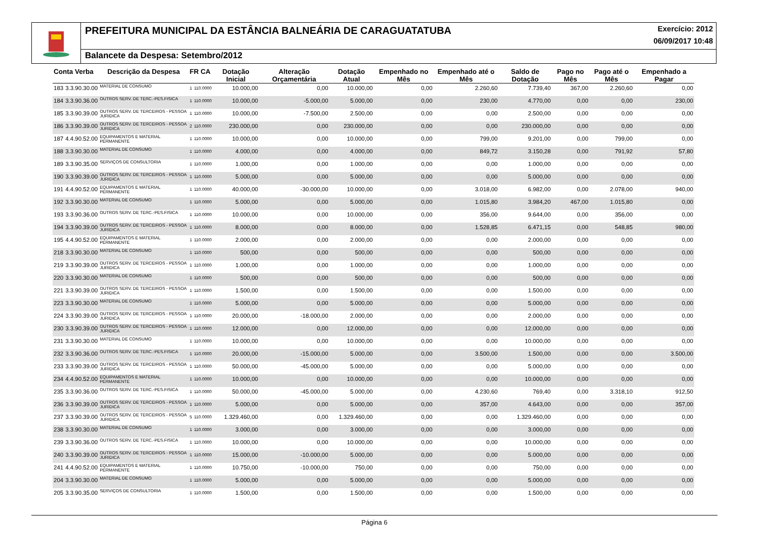PREFEITURA MUNICIPAL DA ESTÂNCIA BALNEÁRIA DE CARAGUATATUBA
Exercício: 2012
06/09/2017 10:48
Balancete da Despesa: Setembro/2012
| Conta Verba | | Descrição da Despesa | FR CA | | Dotação Inicial | Alteração Orçamentária | Dotação Atual | Empenhado no Mês | Empenhado até o Mês | Saldo de Dotação | Pago no Mês | Pago até o Mês | Empenhado a Pagar |
| --- | --- | --- | --- | --- | --- | --- | --- | --- | --- | --- | --- | --- | --- |
| 183 | 3.3.90.30.00 | MATERIAL DE CONSUMO | 1 | 110.0000 | 10.000,00 | 0,00 | 10.000,00 | 0,00 | 2.260,60 | 7.739,40 | 367,00 | 2.260,60 | 0,00 |
| 184 | 3.3.90.36.00 | OUTROS SERV. DE TERC.-PES.FISICA | 1 | 110.0000 | 10.000,00 | -5.000,00 | 5.000,00 | 0,00 | 230,00 | 4.770,00 | 0,00 | 0,00 | 230,00 |
| 185 | 3.3.90.39.00 | OUTROS SERV. DE TERCEIROS - PESSOA JURIDICA | 1 | 110.0000 | 10.000,00 | -7.500,00 | 2.500,00 | 0,00 | 0,00 | 2.500,00 | 0,00 | 0,00 | 0,00 |
| 186 | 3.3.90.39.00 | OUTROS SERV. DE TERCEIROS - PESSOA JURIDICA | 2 | 110.0000 | 230.000,00 | 0,00 | 230.000,00 | 0,00 | 0,00 | 230.000,00 | 0,00 | 0,00 | 0,00 |
| 187 | 4.4.90.52.00 | EQUIPAMENTOS E MATERIAL PERMANENTE | 1 | 110.0000 | 10.000,00 | 0,00 | 10.000,00 | 0,00 | 799,00 | 9.201,00 | 0,00 | 799,00 | 0,00 |
| 188 | 3.3.90.30.00 | MATERIAL DE CONSUMO | 1 | 110.0000 | 4.000,00 | 0,00 | 4.000,00 | 0,00 | 849,72 | 3.150,28 | 0,00 | 791,92 | 57,80 |
| 189 | 3.3.90.35.00 | SERVIÇOS DE CONSULTORIA | 1 | 110.0000 | 1.000,00 | 0,00 | 1.000,00 | 0,00 | 0,00 | 1.000,00 | 0,00 | 0,00 | 0,00 |
| 190 | 3.3.90.39.00 | OUTROS SERV. DE TERCEIROS - PESSOA JURIDICA | 1 | 110.0000 | 5.000,00 | 0,00 | 5.000,00 | 0,00 | 0,00 | 5.000,00 | 0,00 | 0,00 | 0,00 |
| 191 | 4.4.90.52.00 | EQUIPAMENTOS E MATERIAL PERMANENTE | 1 | 110.0000 | 40.000,00 | -30.000,00 | 10.000,00 | 0,00 | 3.018,00 | 6.982,00 | 0,00 | 2.078,00 | 940,00 |
| 192 | 3.3.90.30.00 | MATERIAL DE CONSUMO | 1 | 110.0000 | 5.000,00 | 0,00 | 5.000,00 | 0,00 | 1.015,80 | 3.984,20 | 467,00 | 1.015,80 | 0,00 |
| 193 | 3.3.90.36.00 | OUTROS SERV. DE TERC.-PES.FISICA | 1 | 110.0000 | 10.000,00 | 0,00 | 10.000,00 | 0,00 | 356,00 | 9.644,00 | 0,00 | 356,00 | 0,00 |
| 194 | 3.3.90.39.00 | OUTROS SERV. DE TERCEIROS - PESSOA JURIDICA | 1 | 110.0000 | 8.000,00 | 0,00 | 8.000,00 | 0,00 | 1.528,85 | 6.471,15 | 0,00 | 548,85 | 980,00 |
| 195 | 4.4.90.52.00 | EQUIPAMENTOS E MATERIAL PERMANENTE | 1 | 110.0000 | 2.000,00 | 0,00 | 2.000,00 | 0,00 | 0,00 | 2.000,00 | 0,00 | 0,00 | 0,00 |
| 218 | 3.3.90.30.00 | MATERIAL DE CONSUMO | 1 | 110.0000 | 500,00 | 0,00 | 500,00 | 0,00 | 0,00 | 500,00 | 0,00 | 0,00 | 0,00 |
| 219 | 3.3.90.39.00 | OUTROS SERV. DE TERCEIROS - PESSOA JURIDICA | 1 | 110.0000 | 1.000,00 | 0,00 | 1.000,00 | 0,00 | 0,00 | 1.000,00 | 0,00 | 0,00 | 0,00 |
| 220 | 3.3.90.30.00 | MATERIAL DE CONSUMO | 1 | 110.0000 | 500,00 | 0,00 | 500,00 | 0,00 | 0,00 | 500,00 | 0,00 | 0,00 | 0,00 |
| 221 | 3.3.90.39.00 | OUTROS SERV. DE TERCEIROS - PESSOA JURIDICA | 1 | 110.0000 | 1.500,00 | 0,00 | 1.500,00 | 0,00 | 0,00 | 1.500,00 | 0,00 | 0,00 | 0,00 |
| 223 | 3.3.90.30.00 | MATERIAL DE CONSUMO | 1 | 110.0000 | 5.000,00 | 0,00 | 5.000,00 | 0,00 | 0,00 | 5.000,00 | 0,00 | 0,00 | 0,00 |
| 224 | 3.3.90.39.00 | OUTROS SERV. DE TERCEIROS - PESSOA JURIDICA | 1 | 110.0000 | 20.000,00 | -18.000,00 | 2.000,00 | 0,00 | 0,00 | 2.000,00 | 0,00 | 0,00 | 0,00 |
| 230 | 3.3.90.39.00 | OUTROS SERV. DE TERCEIROS - PESSOA JURIDICA | 1 | 110.0000 | 12.000,00 | 0,00 | 12.000,00 | 0,00 | 0,00 | 12.000,00 | 0,00 | 0,00 | 0,00 |
| 231 | 3.3.90.30.00 | MATERIAL DE CONSUMO | 1 | 110.0000 | 10.000,00 | 0,00 | 10.000,00 | 0,00 | 0,00 | 10.000,00 | 0,00 | 0,00 | 0,00 |
| 232 | 3.3.90.36.00 | OUTROS SERV. DE TERC.-PES.FISICA | 1 | 110.0000 | 20.000,00 | -15.000,00 | 5.000,00 | 0,00 | 3.500,00 | 1.500,00 | 0,00 | 0,00 | 3.500,00 |
| 233 | 3.3.90.39.00 | OUTROS SERV. DE TERCEIROS - PESSOA JURIDICA | 1 | 110.0000 | 50.000,00 | -45.000,00 | 5.000,00 | 0,00 | 0,00 | 5.000,00 | 0,00 | 0,00 | 0,00 |
| 234 | 4.4.90.52.00 | EQUIPAMENTOS E MATERIAL PERMANENTE | 1 | 110.0000 | 10.000,00 | 0,00 | 10.000,00 | 0,00 | 0,00 | 10.000,00 | 0,00 | 0,00 | 0,00 |
| 235 | 3.3.90.36.00 | OUTROS SERV. DE TERC.-PES.FISICA | 1 | 110.0000 | 50.000,00 | -45.000,00 | 5.000,00 | 0,00 | 4.230,60 | 769,40 | 0,00 | 3.318,10 | 912,50 |
| 236 | 3.3.90.39.00 | OUTROS SERV. DE TERCEIROS - PESSOA JURIDICA | 1 | 110.0000 | 5.000,00 | 0,00 | 5.000,00 | 0,00 | 357,00 | 4.643,00 | 0,00 | 0,00 | 357,00 |
| 237 | 3.3.90.39.00 | OUTROS SERV. DE TERCEIROS - PESSOA JURIDICA | 5 | 110.0000 | 1.329.460,00 | 0,00 | 1.329.460,00 | 0,00 | 0,00 | 1.329.460,00 | 0,00 | 0,00 | 0,00 |
| 238 | 3.3.90.30.00 | MATERIAL DE CONSUMO | 1 | 110.0000 | 3.000,00 | 0,00 | 3.000,00 | 0,00 | 0,00 | 3.000,00 | 0,00 | 0,00 | 0,00 |
| 239 | 3.3.90.36.00 | OUTROS SERV. DE TERC.-PES.FISICA | 1 | 110.0000 | 10.000,00 | 0,00 | 10.000,00 | 0,00 | 0,00 | 10.000,00 | 0,00 | 0,00 | 0,00 |
| 240 | 3.3.90.39.00 | OUTROS SERV. DE TERCEIROS - PESSOA JURIDICA | 1 | 110.0000 | 15.000,00 | -10.000,00 | 5.000,00 | 0,00 | 0,00 | 5.000,00 | 0,00 | 0,00 | 0,00 |
| 241 | 4.4.90.52.00 | EQUIPAMENTOS E MATERIAL PERMANENTE | 1 | 110.0000 | 10.750,00 | -10.000,00 | 750,00 | 0,00 | 0,00 | 750,00 | 0,00 | 0,00 | 0,00 |
| 204 | 3.3.90.30.00 | MATERIAL DE CONSUMO | 1 | 110.0000 | 5.000,00 | 0,00 | 5.000,00 | 0,00 | 0,00 | 5.000,00 | 0,00 | 0,00 | 0,00 |
| 205 | 3.3.90.35.00 | SERVIÇOS DE CONSULTORIA | 1 | 110.0000 | 1.500,00 | 0,00 | 1.500,00 | 0,00 | 0,00 | 1.500,00 | 0,00 | 0,00 | 0,00 |
Página 6